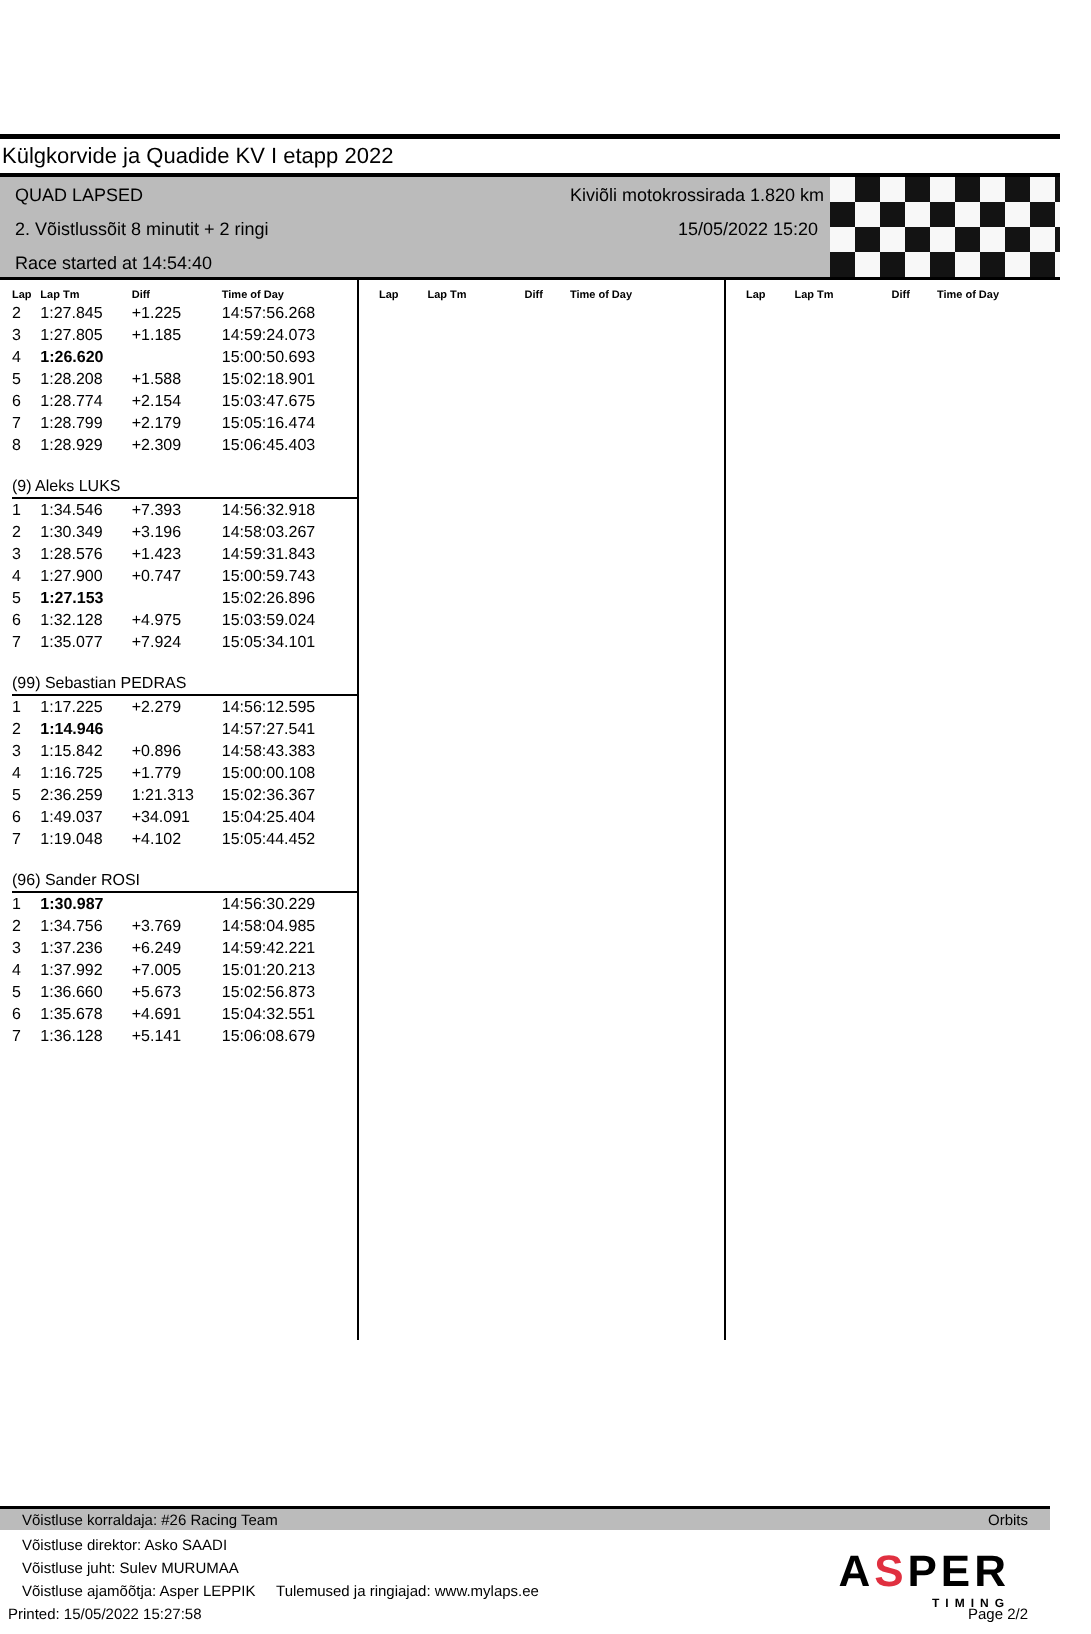Külgkorvide ja Quadide KV I etapp 2022
QUAD LAPSED
2. Võistlussõit 8 minutit + 2 ringi
Race started at 14:54:40
Kiviõli motokrossirada 1.820 km
15/05/2022 15:20
| Lap | Lap Tm | Diff | Time of Day |
| --- | --- | --- | --- |
| 2 | 1:27.845 | +1.225 | 14:57:56.268 |
| 3 | 1:27.805 | +1.185 | 14:59:24.073 |
| 4 | 1:26.620 | | 15:00:50.693 |
| 5 | 1:28.208 | +1.588 | 15:02:18.901 |
| 6 | 1:28.774 | +2.154 | 15:03:47.675 |
| 7 | 1:28.799 | +2.179 | 15:05:16.474 |
| 8 | 1:28.929 | +2.309 | 15:06:45.403 |
| (9) Aleks LUKS | | | |
| 1 | 1:34.546 | +7.393 | 14:56:32.918 |
| 2 | 1:30.349 | +3.196 | 14:58:03.267 |
| 3 | 1:28.576 | +1.423 | 14:59:31.843 |
| 4 | 1:27.900 | +0.747 | 15:00:59.743 |
| 5 | 1:27.153 | | 15:02:26.896 |
| 6 | 1:32.128 | +4.975 | 15:03:59.024 |
| 7 | 1:35.077 | +7.924 | 15:05:34.101 |
| (99) Sebastian PEDRAS | | | |
| 1 | 1:17.225 | +2.279 | 14:56:12.595 |
| 2 | 1:14.946 | | 14:57:27.541 |
| 3 | 1:15.842 | +0.896 | 14:58:43.383 |
| 4 | 1:16.725 | +1.779 | 15:00:00.108 |
| 5 | 2:36.259 | 1:21.313 | 15:02:36.367 |
| 6 | 1:49.037 | +34.091 | 15:04:25.404 |
| 7 | 1:19.048 | +4.102 | 15:05:44.452 |
| (96) Sander ROSI | | | |
| 1 | 1:30.987 | | 14:56:30.229 |
| 2 | 1:34.756 | +3.769 | 14:58:04.985 |
| 3 | 1:37.236 | +6.249 | 14:59:42.221 |
| 4 | 1:37.992 | +7.005 | 15:01:20.213 |
| 5 | 1:36.660 | +5.673 | 15:02:56.873 |
| 6 | 1:35.678 | +4.691 | 15:04:32.551 |
| 7 | 1:36.128 | +5.141 | 15:06:08.679 |
| Lap | Lap Tm | Diff | Time of Day |
| --- | --- | --- | --- |
| Lap | Lap Tm | Diff | Time of Day |
| --- | --- | --- | --- |
Võistluse korraldaja: #26 Racing Team Orbits
Võistluse direktor: Asko SAADI
Võistluse juht: Sulev MURUMAA
Võistluse ajamõõtja: Asper LEPPIK Tulemused ja ringiajad: www.mylaps.ee
Printed: 15/05/2022 15:27:58 Page 2/2
ASPER
TIMING